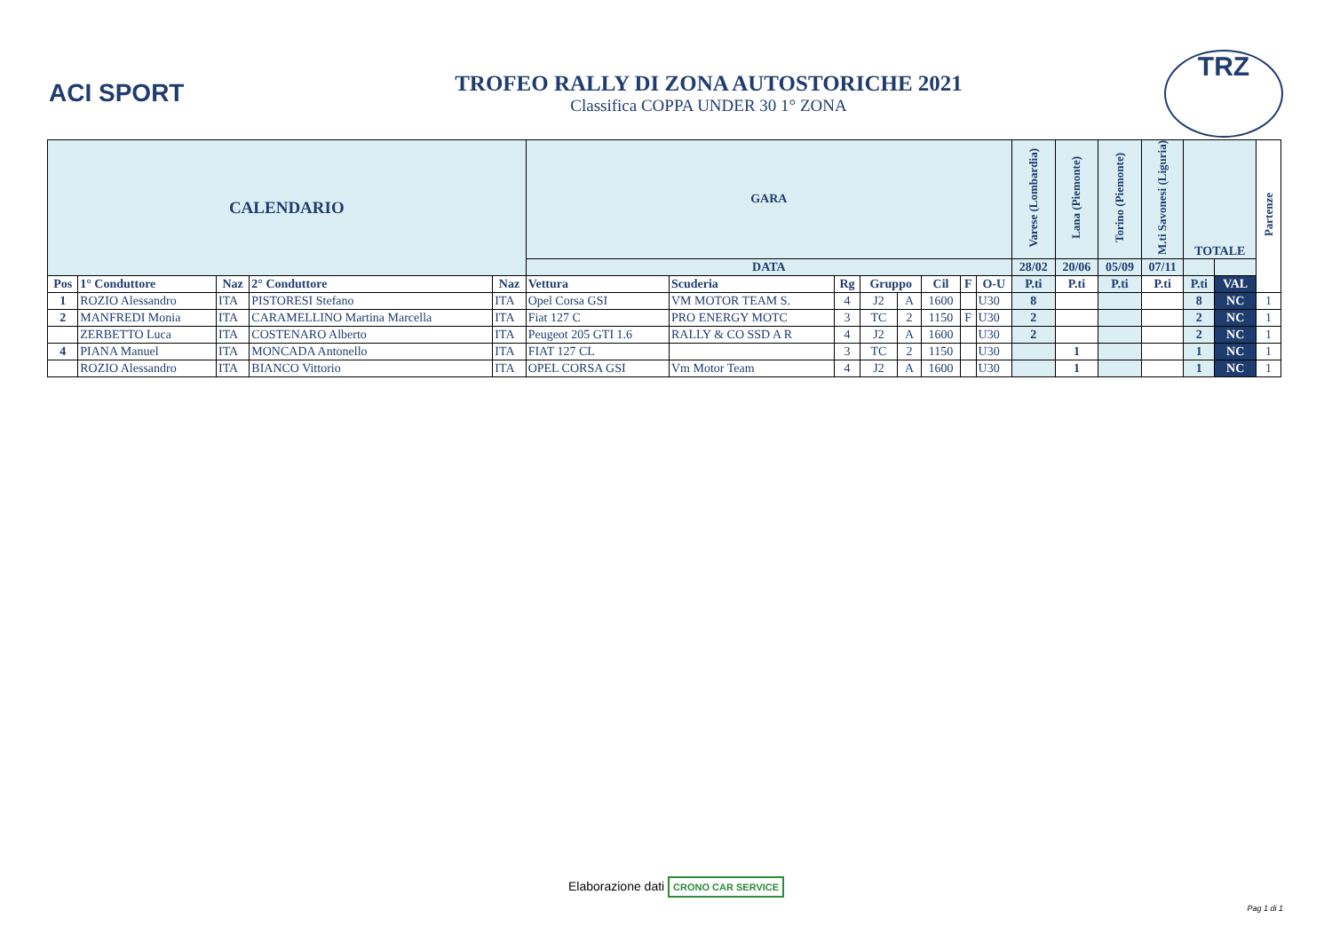ACI SPORT
TROFEO RALLY DI ZONA AUTOSTORICHE 2021
Classifica COPPA UNDER 30 1° ZONA
TRZ
| CALENDARIO | | | | | GARA | | | | | | | | Varese (Lombardia) | Lana (Piemonte) | Torino (Piemonte) | M.ti Savonesi (Liguria) | TOTALE | | Partenze |
| --- | --- | --- | --- | --- | --- | --- | --- | --- | --- | --- | --- | --- | --- | --- | --- | --- | --- | --- | --- |
| | | | | | DATA | | | | | | | | 28/02 | 20/06 | 05/09 | 07/11 | | | |
| Pos | 1° Conduttore | Naz | 2° Conduttore | Naz | Vettura | Scuderia | Rg | Gruppo | | Cil | F | O-U | P.ti | P.ti | P.ti | P.ti | P.ti | VAL | |
| 1 | ROZIO Alessandro | ITA | PISTORESI Stefano | ITA | Opel Corsa GSI | VM MOTOR TEAM S. | 4 | J2 | A | 1600 | | U30 | 8 | | | | 8 | NC | 1 |
| 2 | MANFREDI Monia | ITA | CARAMELLINO Martina Marcella | ITA | Fiat 127 C | PRO ENERGY MOTC | 3 | TC | 2 | 1150 | F | U30 | 2 | | | | 2 | NC | 1 |
| | ZERBETTO Luca | ITA | COSTENARO Alberto | ITA | Peugeot 205 GTI 1.6 | RALLY & CO SSD A R | 4 | J2 | A | 1600 | | U30 | 2 | | | | 2 | NC | 1 |
| 4 | PIANA Manuel | ITA | MONCADA Antonello | ITA | FIAT 127 CL | | 3 | TC | 2 | 1150 | | U30 | | 1 | | | 1 | NC | 1 |
| | ROZIO Alessandro | ITA | BIANCO Vittorio | ITA | OPEL CORSA GSI | Vm Motor Team | 4 | J2 | A | 1600 | | U30 | | 1 | | | 1 | NC | 1 |
Elaborazione dati CRONO CAR SERVICE
Pag 1 di 1